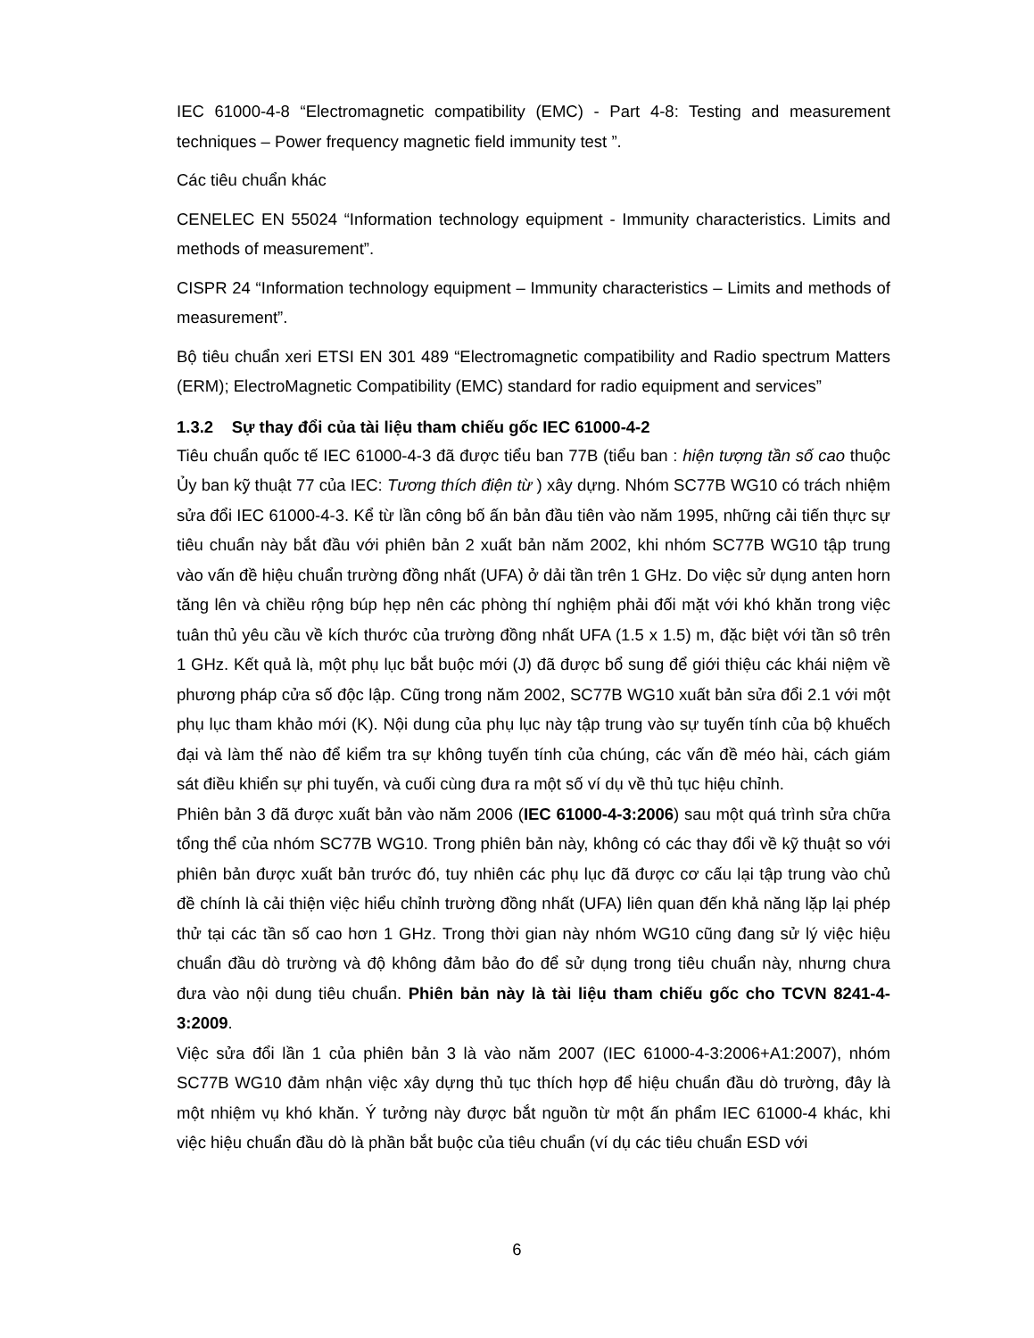IEC 61000-4-8 “Electromagnetic compatibility (EMC) - Part 4-8: Testing and measurement techniques – Power frequency magnetic field immunity test ”.
Các tiêu chuẩn khác
CENELEC EN 55024 “Information technology equipment - Immunity characteristics. Limits and methods of measurement”.
CISPR 24 “Information technology equipment – Immunity characteristics – Limits and methods of measurement”.
Bộ tiêu chuẩn xeri ETSI EN 301 489 “Electromagnetic compatibility and Radio spectrum Matters (ERM); ElectroMagnetic Compatibility (EMC) standard for radio equipment and services”
1.3.2 Sự thay đổi của tài liệu tham chiếu gốc IEC 61000-4-2
Tiêu chuẩn quốc tế IEC 61000-4-3 đã được tiểu ban 77B (tiểu ban : hiện tượng tần số cao thuộc Ủy ban kỹ thuật 77 của IEC: Tương thích điện từ ) xây dựng. Nhóm SC77B WG10 có trách nhiệm sửa đổi IEC 61000-4-3. Kể từ lần công bố ấn bản đầu tiên vào năm 1995, những cải tiến thực sự tiêu chuẩn này bắt đầu với phiên bản 2 xuất bản năm 2002, khi nhóm SC77B WG10 tập trung vào vấn đề hiệu chuẩn trường đồng nhất (UFA) ở dải tần trên 1 GHz. Do việc sử dụng anten horn tăng lên và chiều rộng búp hẹp nên các phòng thí nghiệm phải đối mặt với khó khăn trong việc tuân thủ yêu cầu về kích thước của trường đồng nhất UFA (1.5 x 1.5) m, đặc biệt với tần sô trên 1 GHz. Kết quả là, một phụ lục bắt buộc mới (J) đã được bổ sung để giới thiệu các khái niệm về phương pháp cửa số độc lập. Cũng trong năm 2002, SC77B WG10 xuất bản sửa đổi 2.1 với một phụ lục tham khảo mới (K). Nội dung của phụ lục này tập trung vào sự tuyến tính của bộ khuếch đại và làm thế nào để kiểm tra sự không tuyến tính của chúng, các vấn đề méo hài, cách giám sát điều khiển sự phi tuyến, và cuối cùng đưa ra một số ví dụ về thủ tục hiệu chỉnh.
Phiên bản 3 đã được xuất bản vào năm 2006 (IEC 61000-4-3:2006) sau một quá trình sửa chữa tổng thể của nhóm SC77B WG10. Trong phiên bản này, không có các thay đổi về kỹ thuật so với phiên bản được xuất bản trước đó, tuy nhiên các phụ lục đã được cơ cấu lại tập trung vào chủ đề chính là cải thiện việc hiểu chỉnh trường đồng nhất (UFA) liên quan đến khả năng lặp lại phép thử tại các tần số cao hơn 1 GHz. Trong thời gian này nhóm WG10 cũng đang sử lý việc hiệu chuẩn đầu dò trường và độ không đảm bảo đo để sử dụng trong tiêu chuẩn này, nhưng chưa đưa vào nội dung tiêu chuẩn. Phiên bản này là tài liệu tham chiếu gốc cho TCVN 8241-4-3:2009.
Việc sửa đổi lần 1 của phiên bản 3 là vào năm 2007 (IEC 61000-4-3:2006+A1:2007), nhóm SC77B WG10 đảm nhận việc xây dựng thủ tục thích hợp để hiệu chuẩn đầu dò trường, đây là một nhiệm vụ khó khăn. Ý tưởng này được bắt nguồn từ một ấn phẩm IEC 61000-4 khác, khi việc hiệu chuẩn đầu dò là phần bắt buộc của tiêu chuẩn (ví dụ các tiêu chuẩn ESD với
6